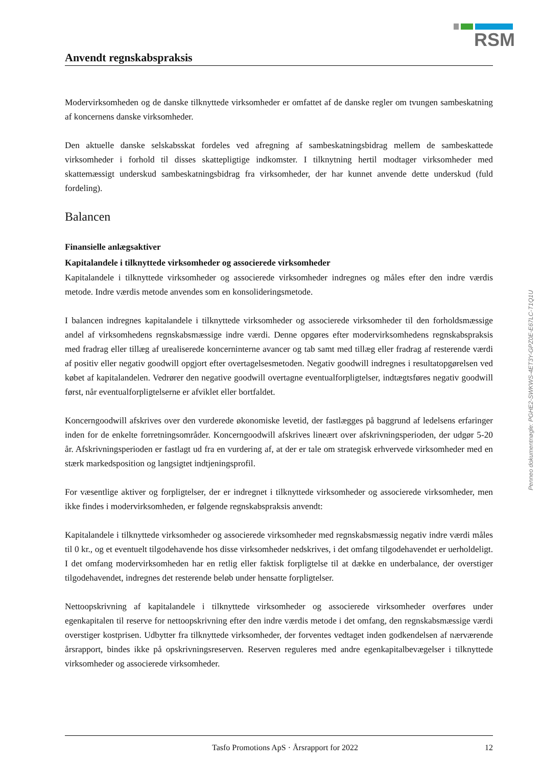RSM
Anvendt regnskabspraksis
Modervirksomheden og de danske tilknyttede virksomheder er omfattet af de danske regler om tvungen sambeskatning af koncernens danske virksomheder.
Den aktuelle danske selskabsskat fordeles ved afregning af sambeskatningsbidrag mellem de sambeskattede virksomheder i forhold til disses skattepligtige indkomster. I tilknytning hertil modtager virksomheder med skattemæssigt underskud sambeskatningsbidrag fra virksomheder, der har kunnet anvende dette underskud (fuld fordeling).
Balancen
Finansielle anlægsaktiver
Kapitalandele i tilknyttede virksomheder og associerede virksomheder
Kapitalandele i tilknyttede virksomheder og associerede virksomheder indregnes og måles efter den indre værdis metode. Indre værdis metode anvendes som en konsolideringsmetode.
I balancen indregnes kapitalandele i tilknyttede virksomheder og associerede virksomheder til den forholdsmæssige andel af virksomhedens regnskabsmæssige indre værdi. Denne opgøres efter modervirksomhedens regnskabspraksis med fradrag eller tillæg af urealiserede koncerninterne avancer og tab samt med tillæg eller fradrag af resterende værdi af positiv eller negativ goodwill opgjort efter overtagelsesmetoden. Negativ goodwill indregnes i resultatopgørelsen ved købet af kapitalandelen. Vedrører den negative goodwill overtagne eventualforpligtelser, indtægtsføres negativ goodwill først, når eventualforpligtelserne er afviklet eller bortfaldet.
Koncerngoodwill afskrives over den vurderede økonomiske levetid, der fastlægges på baggrund af ledelsens erfaringer inden for de enkelte forretningsområder. Koncerngoodwill afskrives lineært over afskrivningsperioden, der udgør 5-20 år. Afskrivningsperioden er fastlagt ud fra en vurdering af, at der er tale om strategisk erhvervede virksomheder med en stærk markedsposition og langsigtet indtjeningsprofil.
For væsentlige aktiver og forpligtelser, der er indregnet i tilknyttede virksomheder og associerede virksomheder, men ikke findes i modervirksomheden, er følgende regnskabspraksis anvendt:
Kapitalandele i tilknyttede virksomheder og associerede virksomheder med regnskabsmæssig negativ indre værdi måles til 0 kr., og et eventuelt tilgodehavende hos disse virksomheder nedskrives, i det omfang tilgodehavendet er uerholdeligt. I det omfang modervirksomheden har en retlig eller faktisk forpligtelse til at dække en underbalance, der overstiger tilgodehavendet, indregnes det resterende beløb under hensatte forpligtelser.
Nettoopskrivning af kapitalandele i tilknyttede virksomheder og associerede virksomheder overføres under egenkapitalen til reserve for nettoopskrivning efter den indre værdis metode i det omfang, den regnskabsmæssige værdi overstiger kostprisen. Udbytter fra tilknyttede virksomheder, der forventes vedtaget inden godkendelsen af nærværende årsrapport, bindes ikke på opskrivningsreserven. Reserven reguleres med andre egenkapitalbevægelser i tilknyttede virksomheder og associerede virksomheder.
Penneo dokumentnøgle: PGHE2-SWKWS-4ET3Y-GPZ0E-E67LC-T1Q1U
Tasfo Promotions ApS · Årsrapport for 2022 12